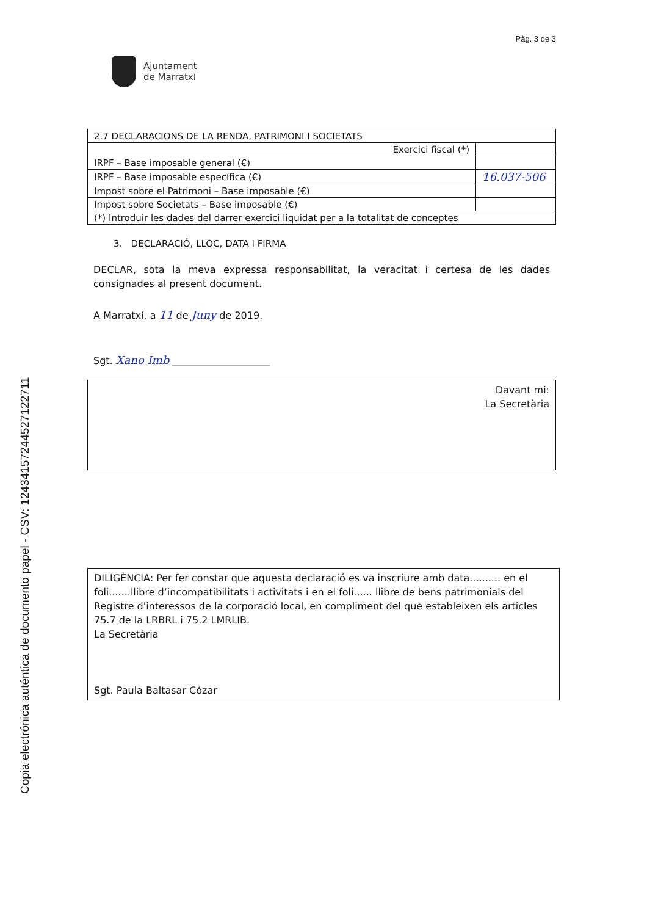Copia electrónica auténtica de documento papel - CSV: 12434157244527122711
Pàg. 3 de 3
Ajuntament
de Marratxí
| 2.7 DECLARACIONS DE LA RENDA, PATRIMONI I SOCIETATS | |
| Exercici fiscal (*) | |
| IRPF – Base imposable general (€) | |
| IRPF – Base imposable específica (€) | 16.037-506 |
| Impost sobre el Patrimoni – Base imposable (€) | |
| Impost sobre Societats – Base imposable (€) | |
| (*) Introduir les dades del darrer exercici liquidat per a la totalitat de conceptes | |
3. DECLARACIÓ, LLOC, DATA I FIRMA
DECLAR, sota la meva expressa responsabilitat, la veracitat i certesa de les dades consignades al present document.
A Marratxí, a 11 de Juny de 2019.
Sgt. Xano Imb ____________________
Davant mi:
La Secretària
DILIGÈNCIA: Per fer constar que aquesta declaració es va inscriure amb data.......... en el foli.......llibre d’incompatibilitats i activitats i en el foli...... llibre de bens patrimonials del Registre d'interessos de la corporació local, en compliment del què estableixen els articles 75.7 de la LRBRL i 75.2 LMRLIB.
La Secretària
Sgt. Paula Baltasar Cózar